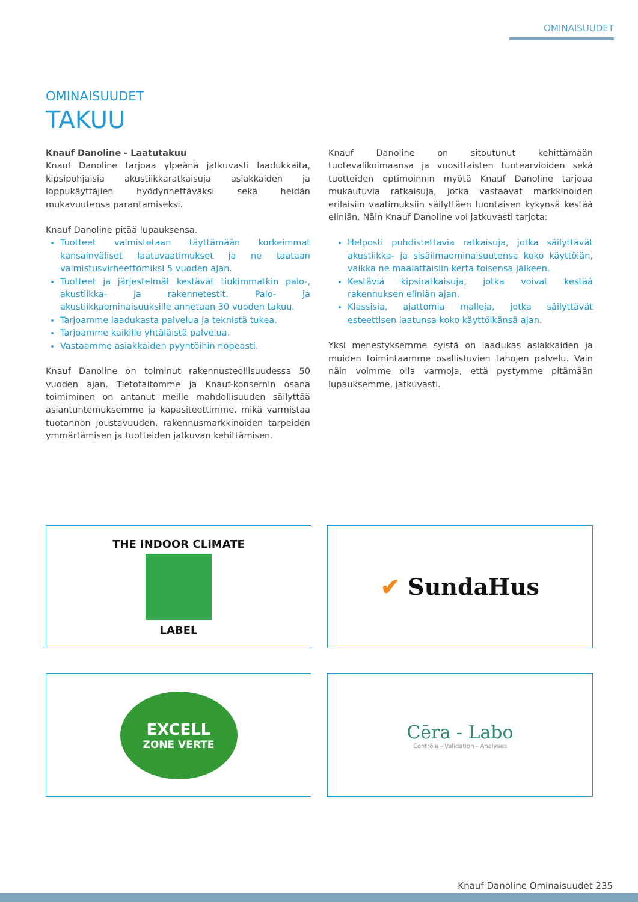OMINAISUUDET
OMINAISUUDET
TAKUU
Knauf Danoline - Laatutakuu
Knauf Danoline tarjoaa ylpeänä jatkuvasti laadukkaita, kipsipohjaisia akustiikkaratkaisuja asiakkaiden ja loppukäyttäjien hyödynnettäväksi sekä heidän mukavuutensa parantamiseksi.
Knauf Danoline pitää lupauksensa.
Tuotteet valmistetaan täyttämään korkeimmat kansainväliset laatuvaatimukset ja ne taataan valmistusvirheettömiksi 5 vuoden ajan.
Tuotteet ja järjestelmät kestävät tiukimmatkin palo-, akustiikka- ja rakennetestit. Palo- ja akustiikkaominaisuuksille annetaan 30 vuoden takuu.
Tarjoamme laadukasta palvelua ja teknistä tukea.
Tarjoamme kaikille yhtäläistä palvelua.
Vastaamme asiakkaiden pyyntöihin nopeasti.
Knauf Danoline on toiminut rakennusteollisuudessa 50 vuoden ajan. Tietotaitomme ja Knauf-konsernin osana toimiminen on antanut meille mahdollisuuden säilyttää asiantuntemuksemme ja kapasiteettimme, mikä varmistaa tuotannon joustavuuden, rakennusmarkkinoiden tarpeiden ymmärtämisen ja tuotteiden jatkuvan kehittämisen.
Knauf Danoline on sitoutunut kehittämään tuotevalikoimaansa ja vuosittaisten tuotearvioiden sekä tuotteiden optimoinnin myötä Knauf Danoline tarjoaa mukautuvia ratkaisuja, jotka vastaavat markkinoiden erilaisiin vaatimuksiin säilyttäen luontaisen kykynsä kestää eliniän. Näin Knauf Danoline voi jatkuvasti tarjota:
Helposti puhdistettavia ratkaisuja, jotka säilyttävät akustiikka- ja sisäilmaominaisuutensa koko käyttöiän, vaikka ne maalattaisiin kerta toisensa jälkeen.
Kestäviä kipsiratkaisuja, jotka voivat kestää rakennuksen eliniän ajan.
Klassisia, ajattomia malleja, jotka säilyttävät esteettisen laatunsa koko käyttöikänsä ajan.
Yksi menestyksemme syistä on laadukas asiakkaiden ja muiden toimintaamme osallistuvien tahojen palvelu. Vain näin voimme olla varmoja, että pystymme pitämään lupauksemme, jatkuvasti.
THE INDOOR CLIMATE
LABEL
✔ SundaHus
EXCELL
ZONE VERTE
Cēra - Labo
Contrôle - Validation - Analyses
Knauf Danoline Ominaisuudet 235